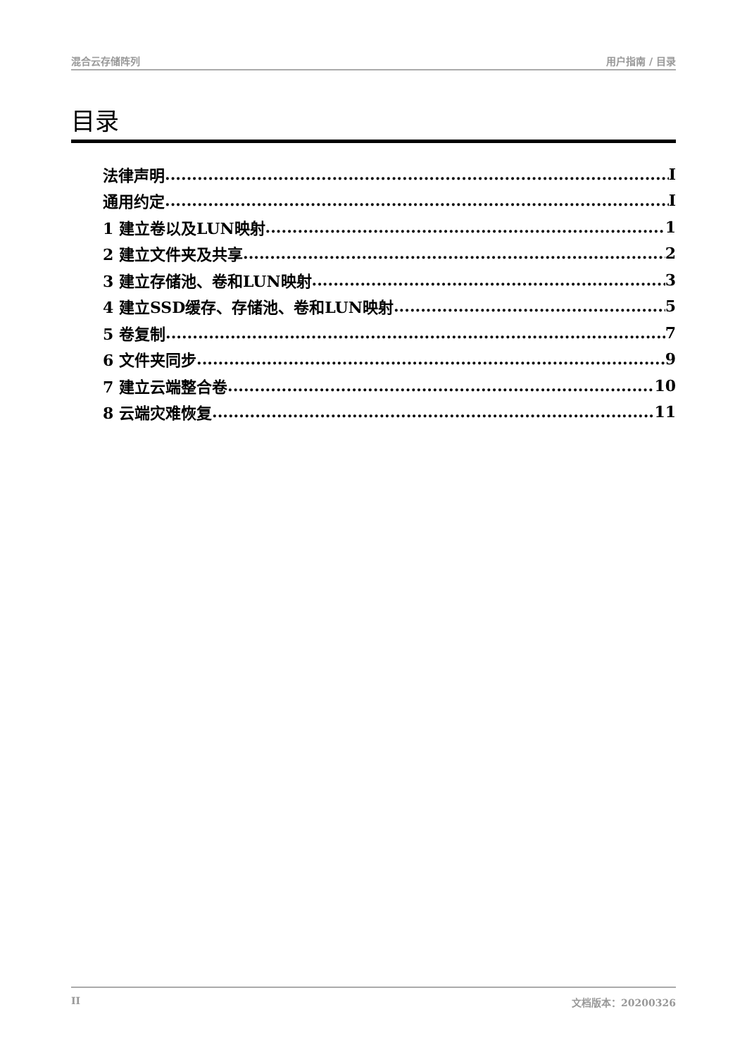混合云存储阵列 用户指南 / 目录
目录
法律声明 I
通用约定 I
1 建立卷以及LUN映射 1
2 建立文件夹及共享 2
3 建立存储池、卷和LUN映射 3
4 建立SSD缓存、存储池、卷和LUN映射 5
5 卷复制 7
6 文件夹同步 9
7 建立云端整合卷 10
8 云端灾难恢复 11
II 文档版本：20200326